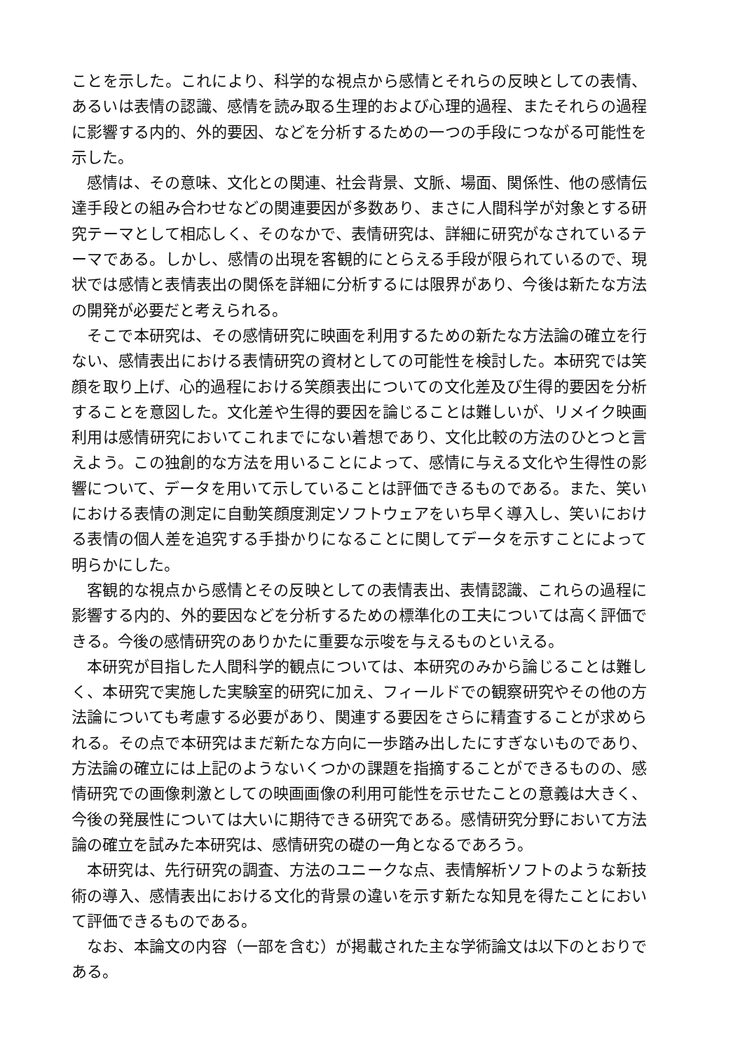ことを示した。これにより、科学的な視点から感情とそれらの反映としての表情、あるいは表情の認識、感情を読み取る生理的および心理的過程、またそれらの過程に影響する内的、外的要因、などを分析するための一つの手段につながる可能性を示した。
感情は、その意味、文化との関連、社会背景、文脈、場面、関係性、他の感情伝達手段との組み合わせなどの関連要因が多数あり、まさに人間科学が対象とする研究テーマとして相応しく、そのなかで、表情研究は、詳細に研究がなされているテーマである。しかし、感情の出現を客観的にとらえる手段が限られているので、現状では感情と表情表出の関係を詳細に分析するには限界があり、今後は新たな方法の開発が必要だと考えられる。
そこで本研究は、その感情研究に映画を利用するための新たな方法論の確立を行ない、感情表出における表情研究の資材としての可能性を検討した。本研究では笑顔を取り上げ、心的過程における笑顔表出についての文化差及び生得的要因を分析することを意図した。文化差や生得的要因を論じることは難しいが、リメイク映画利用は感情研究においてこれまでにない着想であり、文化比較の方法のひとつと言えよう。この独創的な方法を用いることによって、感情に与える文化や生得性の影響について、データを用いて示していることは評価できるものである。また、笑いにおける表情の測定に自動笑顔度測定ソフトウェアをいち早く導入し、笑いにおける表情の個人差を追究する手掛かりになることに関してデータを示すことによって明らかにした。
客観的な視点から感情とその反映としての表情表出、表情認識、これらの過程に影響する内的、外的要因などを分析するための標準化の工夫については高く評価できる。今後の感情研究のありかたに重要な示唆を与えるものといえる。
本研究が目指した人間科学的観点については、本研究のみから論じることは難しく、本研究で実施した実験室的研究に加え、フィールドでの観察研究やその他の方法論についても考慮する必要があり、関連する要因をさらに精査することが求められる。その点で本研究はまだ新たな方向に一歩踏み出したにすぎないものであり、方法論の確立には上記のようないくつかの課題を指摘することができるものの、感情研究での画像刺激としての映画画像の利用可能性を示せたことの意義は大きく、今後の発展性については大いに期待できる研究である。感情研究分野において方法論の確立を試みた本研究は、感情研究の礎の一角となるであろう。
本研究は、先行研究の調査、方法のユニークな点、表情解析ソフトのような新技術の導入、感情表出における文化的背景の違いを示す新たな知見を得たことにおいて評価できるものである。
なお、本論文の内容（一部を含む）が掲載された主な学術論文は以下のとおりである。